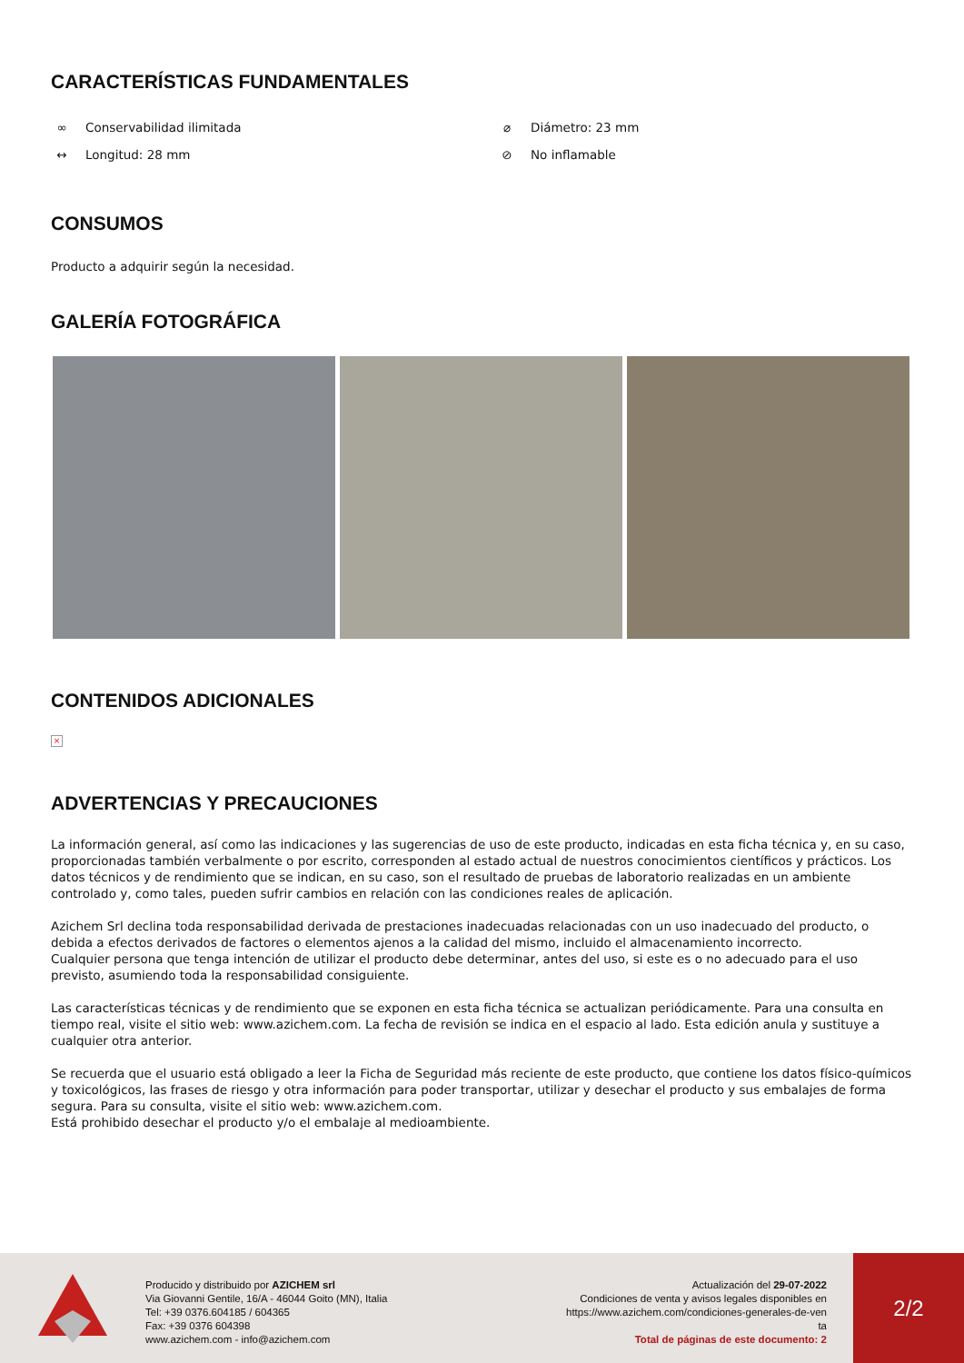CARACTERÍSTICAS FUNDAMENTALES
∞ Conservabilidad ilimitada
⌀ Diámetro: 23 mm
↔ Longitud: 28 mm
⊘ No inflamable
CONSUMOS
Producto a adquirir según la necesidad.
GALERÍA FOTOGRÁFICA
CONTENIDOS ADICIONALES
×
ADVERTENCIAS Y PRECAUCIONES
La información general, así como las indicaciones y las sugerencias de uso de este producto, indicadas en esta ficha técnica y, en su caso, proporcionadas también verbalmente o por escrito, corresponden al estado actual de nuestros conocimientos científicos y prácticos. Los datos técnicos y de rendimiento que se indican, en su caso, son el resultado de pruebas de laboratorio realizadas en un ambiente controlado y, como tales, pueden sufrir cambios en relación con las condiciones reales de aplicación.
Azichem Srl declina toda responsabilidad derivada de prestaciones inadecuadas relacionadas con un uso inadecuado del producto, o debida a efectos derivados de factores o elementos ajenos a la calidad del mismo, incluido el almacenamiento incorrecto.
Cualquier persona que tenga intención de utilizar el producto debe determinar, antes del uso, si este es o no adecuado para el uso previsto, asumiendo toda la responsabilidad consiguiente.
Las características técnicas y de rendimiento que se exponen en esta ficha técnica se actualizan periódicamente. Para una consulta en tiempo real, visite el sitio web: www.azichem.com. La fecha de revisión se indica en el espacio al lado. Esta edición anula y sustituye a cualquier otra anterior.
Se recuerda que el usuario está obligado a leer la Ficha de Seguridad más reciente de este producto, que contiene los datos físico-químicos y toxicológicos, las frases de riesgo y otra información para poder transportar, utilizar y desechar el producto y sus embalajes de forma segura. Para su consulta, visite el sitio web: www.azichem.com.
Está prohibido desechar el producto y/o el embalaje al medioambiente.
Producido y distribuido por AZICHEM srl
Via Giovanni Gentile, 16/A - 46044 Goito (MN), Italia
Tel: +39 0376.604185 / 604365
Fax: +39 0376 604398
www.azichem.com - info@azichem.com
Actualización del 29-07-2022
Condiciones de venta y avisos legales disponibles en
https://www.azichem.com/condiciones-generales-de-ven
ta
Total de páginas de este documento: 2
2/2